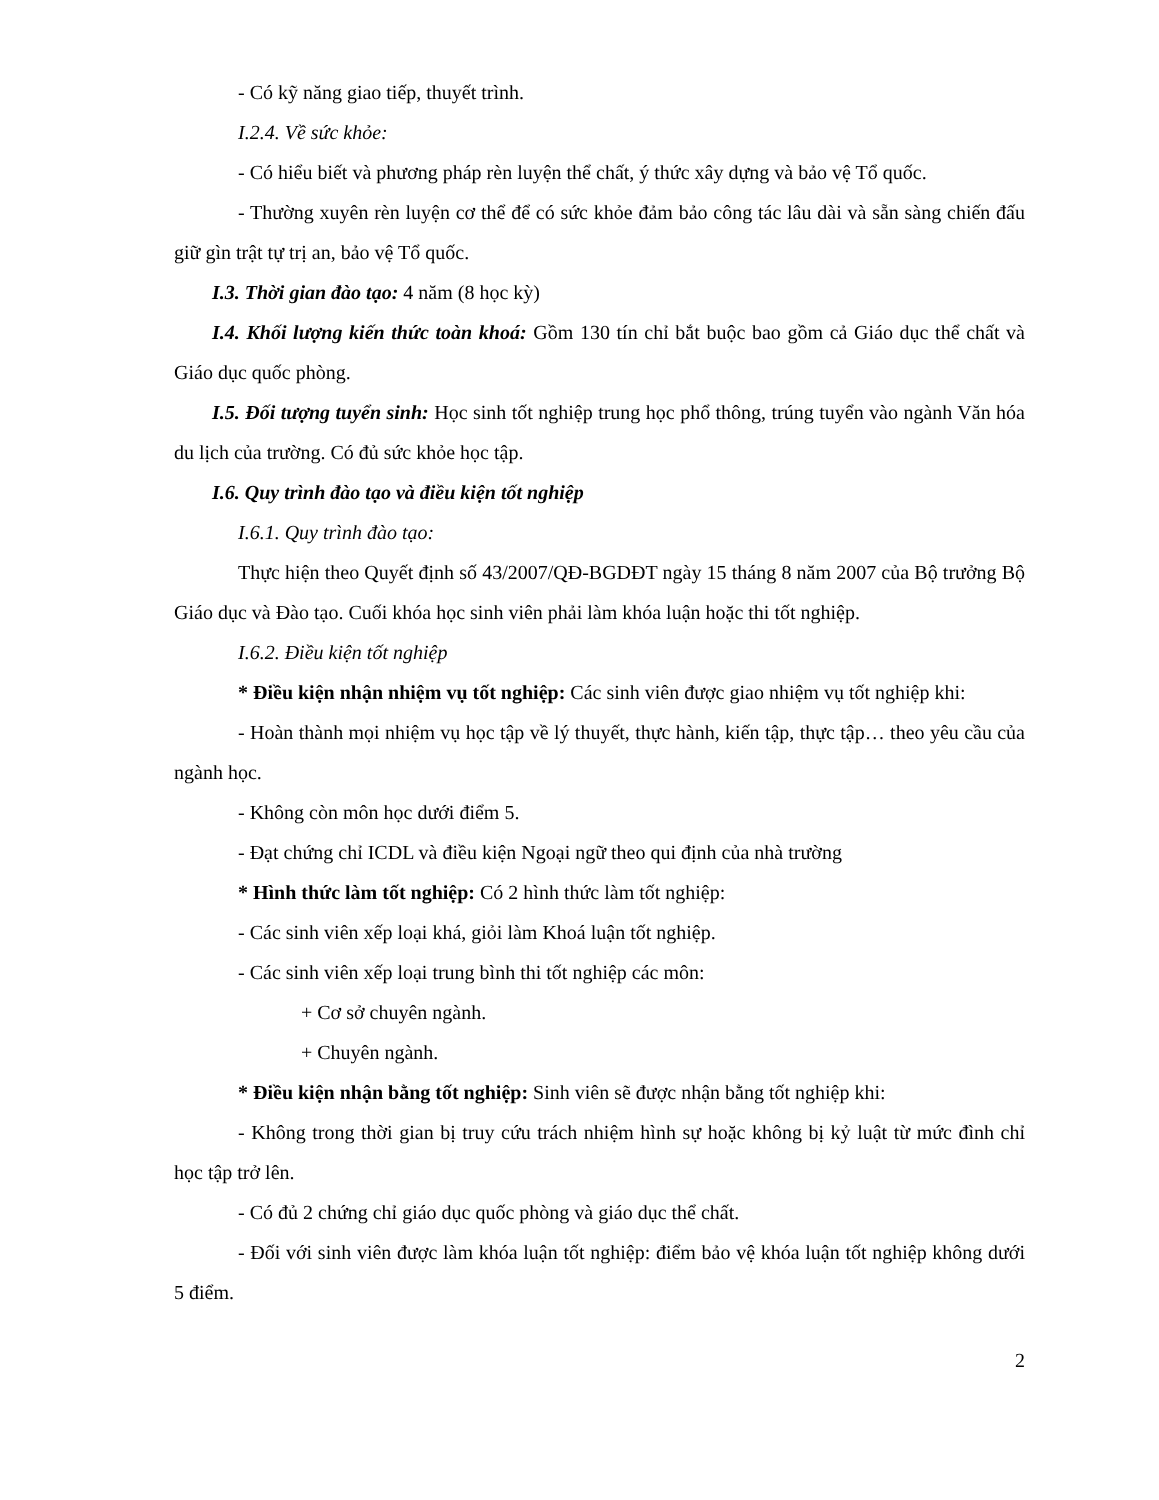- Có kỹ năng giao tiếp, thuyết trình.
I.2.4. Về sức khỏe:
- Có hiểu biết và phương pháp rèn luyện thể chất, ý thức xây dựng và bảo vệ Tổ quốc.
- Thường xuyên rèn luyện cơ thể để có sức khỏe đảm bảo công tác lâu dài và sẵn sàng chiến đấu giữ gìn trật tự trị an, bảo vệ Tổ quốc.
I.3. Thời gian đào tạo: 4 năm (8 học kỳ)
I.4. Khối lượng kiến thức toàn khoá: Gồm 130 tín chỉ bắt buộc bao gồm cả Giáo dục thể chất và Giáo dục quốc phòng.
I.5. Đối tượng tuyển sinh: Học sinh tốt nghiệp trung học phổ thông, trúng tuyển vào ngành Văn hóa du lịch của trường. Có đủ sức khỏe học tập.
I.6. Quy trình đào tạo và điều kiện tốt nghiệp
I.6.1. Quy trình đào tạo:
Thực hiện theo Quyết định số 43/2007/QĐ-BGDĐT ngày 15 tháng 8 năm 2007 của Bộ trưởng Bộ Giáo dục và Đào tạo. Cuối khóa học sinh viên phải làm khóa luận hoặc thi tốt nghiệp.
I.6.2. Điều kiện tốt nghiệp
* Điều kiện nhận nhiệm vụ tốt nghiệp: Các sinh viên được giao nhiệm vụ tốt nghiệp khi:
- Hoàn thành mọi nhiệm vụ học tập về lý thuyết, thực hành, kiến tập, thực tập… theo yêu cầu của ngành học.
- Không còn môn học dưới điểm 5.
- Đạt chứng chỉ ICDL và điều kiện Ngoại ngữ theo qui định của nhà trường
* Hình thức làm tốt nghiệp: Có 2 hình thức làm tốt nghiệp:
- Các sinh viên xếp loại khá, giỏi làm Khoá luận tốt nghiệp.
- Các sinh viên xếp loại trung bình thi tốt nghiệp các môn:
+ Cơ sở chuyên ngành.
+ Chuyên ngành.
* Điều kiện nhận bằng tốt nghiệp: Sinh viên sẽ được nhận bằng tốt nghiệp khi:
- Không trong thời gian bị truy cứu trách nhiệm hình sự hoặc không bị kỷ luật từ mức đình chỉ học tập trở lên.
- Có đủ 2 chứng chỉ giáo dục quốc phòng và giáo dục thể chất.
- Đối với sinh viên được làm khóa luận tốt nghiệp: điểm bảo vệ khóa luận tốt nghiệp không dưới 5 điểm.
2